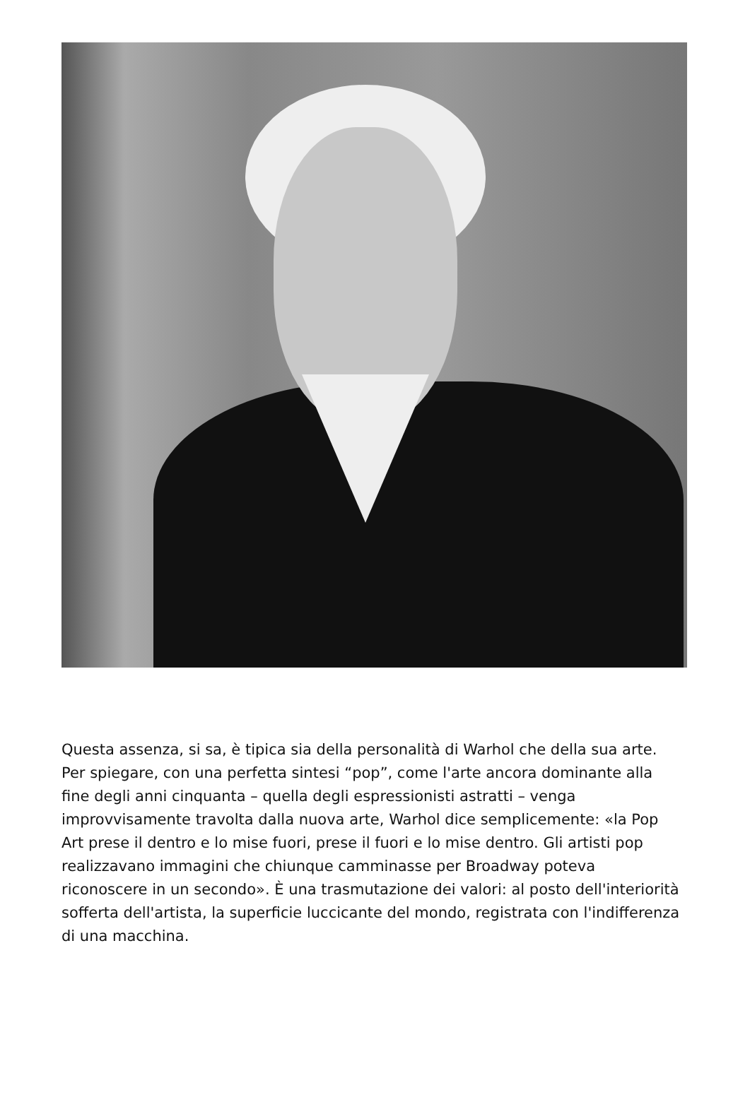Questa assenza, si sa, è tipica sia della personalità di Warhol che della sua arte. Per spiegare, con una perfetta sintesi “pop”, come l'arte ancora dominante alla fine degli anni cinquanta – quella degli espressionisti astratti – venga improvvisamente travolta dalla nuova arte, Warhol dice semplicemente: «la Pop Art prese il dentro e lo mise fuori, prese il fuori e lo mise dentro. Gli artisti pop realizzavano immagini che chiunque camminasse per Broadway poteva riconoscere in un secondo». È una trasmutazione dei valori: al posto dell'interiorità sofferta dell'artista, la superficie luccicante del mondo, registrata con l'indifferenza di una macchina.